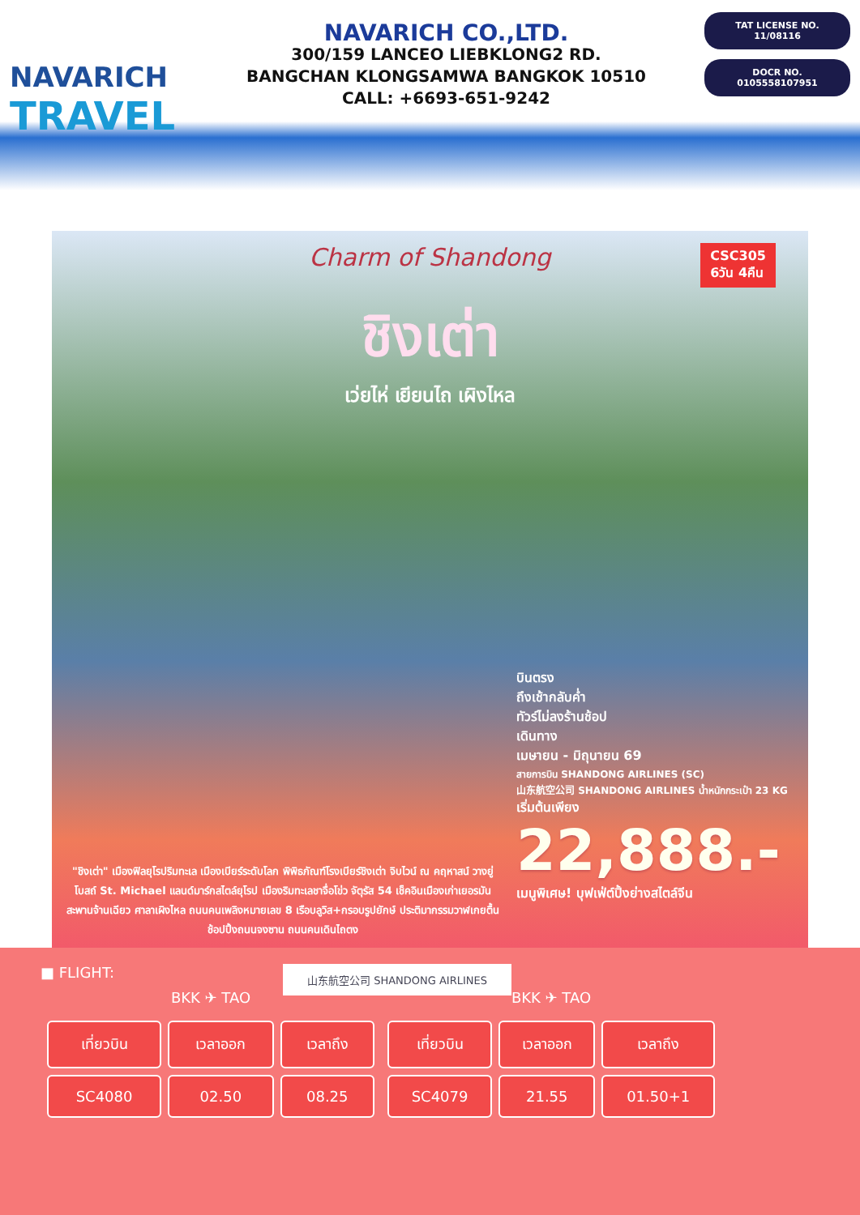NAVARICH
TRAVEL
NAVARICH CO.,LTD.
300/159 LANCEO LIEBKLONG2 RD.
BANGCHAN KLONGSAMWA BANGKOK 10510
CALL: +6693-651-9242
TAT LICENSE NO. 11/08116
DOCR NO. 0105558107951
CSC305
6วัน 4คืน
Charm of Shandong
ชิงเต่า
เว่ยไห่ เยียนไถ เผิงไหล
บินตรง
ถึงเช้ากลับค่ำ
ทัวร์ไม่ลงร้านช้อป
เดินทาง
เมษายน - มิถุนายน 69
สายการบิน SHANDONG AIRLINES (SC)
山东航空公司 SHANDONG AIRLINES น้ำหนักกระเป๋า 23 KG
เริ่มต้นเพียง
22,888.-
เมนูพิเศษ! บุฟเฟ่ต์ปิ้งย่างสไตล์จีน
"ชิงเต่า" เมืองฟิลยุโรปริมทะเล เมืองเบียร์ระดับโลก พิพิธภัณฑ์โรงเบียร์ชิงเต่า จิบไวน์ ณ คฤหาสน์ วางยู่ โบสถ์ St. Michael แลนด์มาร์กสไตล์ยุโรป เมืองริมทะเลชาจื่อโข่ว จัตุรัส 54 เช็คอินเมืองเก่าเยอรมัน สะพานจ้านเฉียว ศาลาเผิงไหล ถนนคนเพลิงหมายเลข 8 เรือบลูวิส+กรอบรูปยักษ์ ประติมากรรมวาฬเกยตื้น ช้อปปิ้งถนนจงซาน ถนนคนเดินไถตง
■ FLIGHT: 山东航空公司 SHANDONG AIRLINES
BKK ✈ TAO
| เที่ยวบิน | เวลาออก | เวลาถึง |
| --- | --- | --- |
| SC4080 | 02.50 | 08.25 |
BKK ✈ TAO
| เที่ยวบิน | เวลาออก | เวลาถึง |
| --- | --- | --- |
| SC4079 | 21.55 | 01.50+1 |